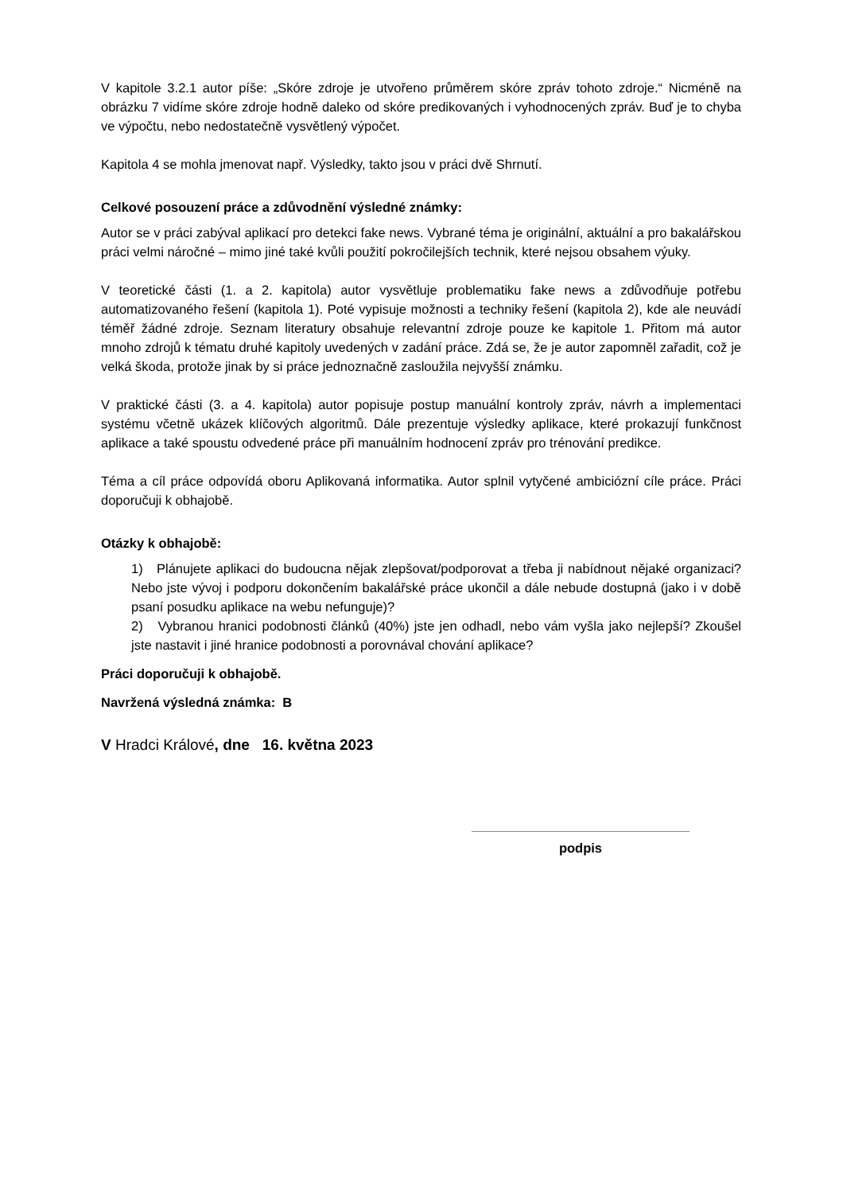V kapitole 3.2.1 autor píše: „Skóre zdroje je utvořeno průměrem skóre zpráv tohoto zdroje.“ Nicméně na obrázku 7 vidíme skóre zdroje hodně daleko od skóre predikovaných i vyhodnocených zpráv. Buď je to chyba ve výpočtu, nebo nedostatečně vysvětlený výpočet.
Kapitola 4 se mohla jmenovat např. Výsledky, takto jsou v práci dvě Shrnutí.
Celkové posouzení práce a zdůvodnění výsledné známky:
Autor se v práci zabýval aplikací pro detekci fake news. Vybrané téma je originální, aktuální a pro bakalářskou práci velmi náročné – mimo jiné také kvůli použití pokročilejších technik, které nejsou obsahem výuky.
V teoretické části (1. a 2. kapitola) autor vysvětluje problematiku fake news a zdůvodňuje potřebu automatizovaného řešení (kapitola 1). Poté vypisuje možnosti a techniky řešení (kapitola 2), kde ale neuvádí téměř žádné zdroje. Seznam literatury obsahuje relevantní zdroje pouze ke kapitole 1. Přitom má autor mnoho zdrojů k tématu druhé kapitoly uvedených v zadání práce. Zdá se, že je autor zapomněl zařadit, což je velká škoda, protože jinak by si práce jednoznačně zasloužila nejvyšší známku.
V praktické části (3. a 4. kapitola) autor popisuje postup manuální kontroly zpráv, návrh a implementaci systému včetně ukázek klíčových algoritmů. Dále prezentuje výsledky aplikace, které prokazují funkčnost aplikace a také spoustu odvedené práce při manuálním hodnocení zpráv pro trénování predikce.
Téma a cíl práce odpovídá oboru Aplikovaná informatika. Autor splnil vytyčené ambiciózní cíle práce. Práci doporučuji k obhajobě.
Otázky k obhajobě:
1) Plánujete aplikaci do budoucna nějak zlepšovat/podporovat a třeba ji nabídnout nějaké organizaci? Nebo jste vývoj i podporu dokončením bakalářské práce ukončil a dále nebude dostupná (jako i v době psaní posudku aplikace na webu nefunguje)?
2) Vybranou hranici podobnosti článků (40%) jste jen odhadl, nebo vám vyšla jako nejlepší? Zkoušel jste nastavit i jiné hranice podobnosti a porovnával chování aplikace?
Práci doporučuji k obhajobě.
Navržená výsledná známka: B
V Hradci Králové, dne 16. května 2023
podpis